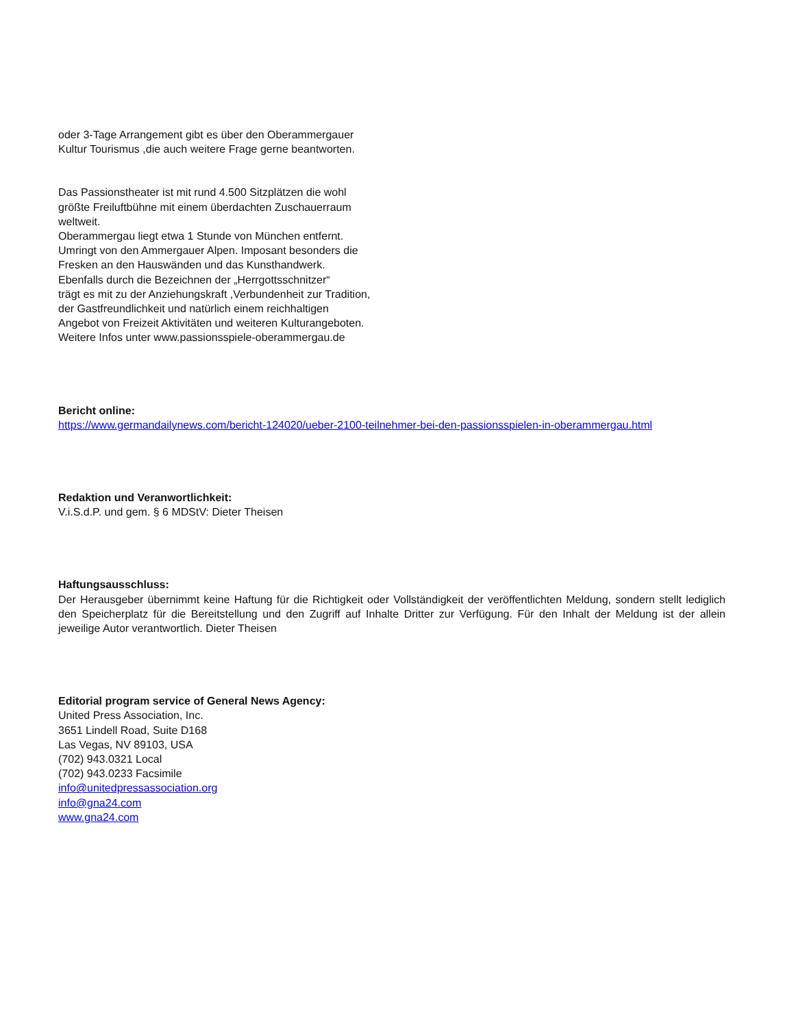oder 3-Tage Arrangement gibt es über den Oberammergauer
Kultur Tourismus ,die auch weitere Frage gerne beantworten.
Das Passionstheater ist mit rund 4.500 Sitzplätzen die wohl
größte Freiluftbühne mit einem überdachten Zuschauerraum
weltweit.
Oberammergau liegt etwa 1 Stunde von München entfernt.
Umringt von den Ammergauer Alpen. Imposant besonders die
Fresken an den Hauswänden und das Kunsthandwerk.
Ebenfalls durch die Bezeichnen der „Herrgottsschnitzer“
trägt es mit zu der Anziehungskraft ,Verbundenheit zur Tradition,
der Gastfreundlichkeit und natürlich einem reichhaltigen
Angebot von Freizeit Aktivitäten und weiteren Kulturangeboten.
Weitere Infos unter www.passionsspiele-oberammergau.de
Bericht online:
https://www.germandailynews.com/bericht-124020/ueber-2100-teilnehmer-bei-den-passionsspielen-in-oberammergau.html
Redaktion und Veranwortlichkeit:
V.i.S.d.P. und gem. § 6 MDStV: Dieter Theisen
Haftungsausschluss:
Der Herausgeber übernimmt keine Haftung für die Richtigkeit oder Vollständigkeit der veröffentlichten Meldung, sondern stellt lediglich den Speicherplatz für die Bereitstellung und den Zugriff auf Inhalte Dritter zur Verfügung. Für den Inhalt der Meldung ist der allein jeweilige Autor verantwortlich. Dieter Theisen
Editorial program service of General News Agency:
United Press Association, Inc.
3651 Lindell Road, Suite D168
Las Vegas, NV 89103, USA
(702) 943.0321 Local
(702) 943.0233 Facsimile
info@unitedpressassociation.org
info@gna24.com
www.gna24.com